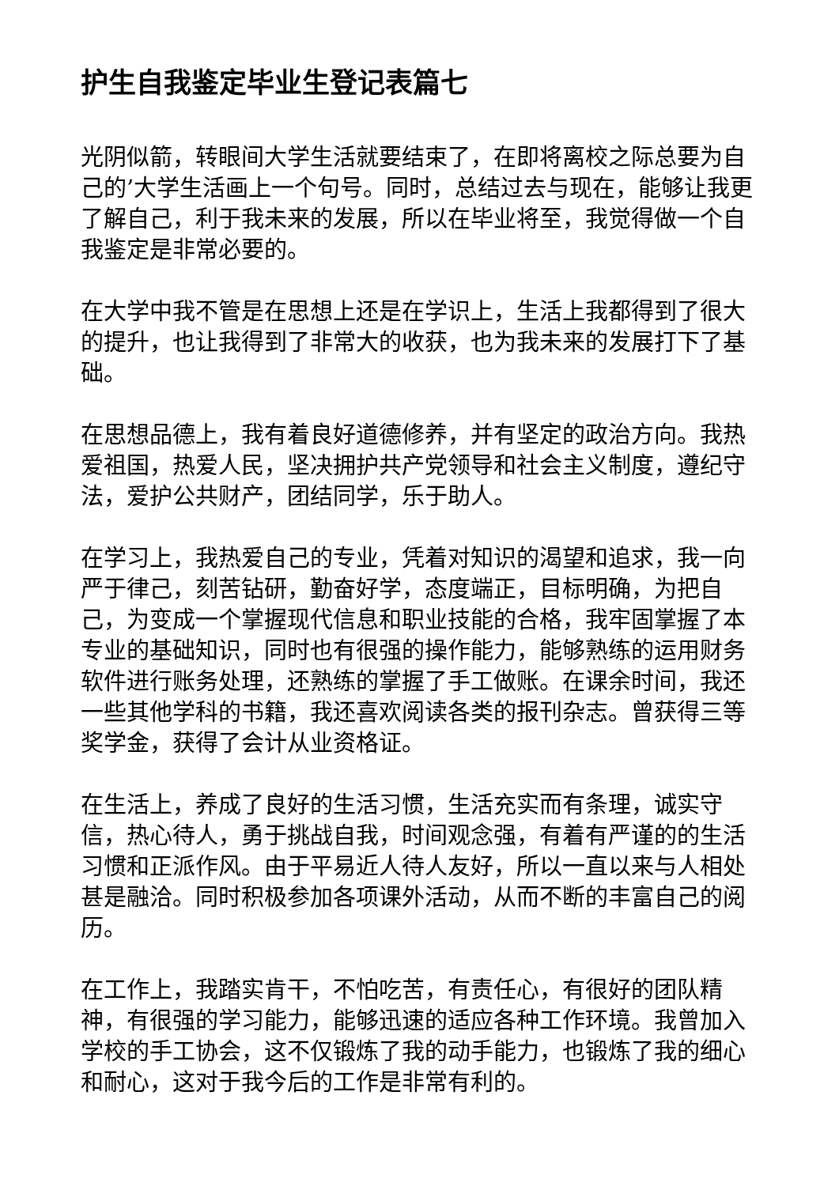护生自我鉴定毕业生登记表篇七
光阴似箭，转眼间大学生活就要结束了，在即将离校之际总要为自己的’大学生活画上一个句号。同时，总结过去与现在，能够让我更了解自己，利于我未来的发展，所以在毕业将至，我觉得做一个自我鉴定是非常必要的。
在大学中我不管是在思想上还是在学识上，生活上我都得到了很大的提升，也让我得到了非常大的收获，也为我未来的发展打下了基础。
在思想品德上，我有着良好道德修养，并有坚定的政治方向。我热爱祖国，热爱人民，坚决拥护共产党领导和社会主义制度，遵纪守法，爱护公共财产，团结同学，乐于助人。
在学习上，我热爱自己的专业，凭着对知识的渴望和追求，我一向严于律己，刻苦钻研，勤奋好学，态度端正，目标明确，为把自己，为变成一个掌握现代信息和职业技能的合格，我牢固掌握了本专业的基础知识，同时也有很强的操作能力，能够熟练的运用财务软件进行账务处理，还熟练的掌握了手工做账。在课余时间，我还一些其他学科的书籍，我还喜欢阅读各类的报刊杂志。曾获得三等奖学金，获得了会计从业资格证。
在生活上，养成了良好的生活习惯，生活充实而有条理，诚实守信，热心待人，勇于挑战自我，时间观念强，有着有严谨的的生活习惯和正派作风。由于平易近人待人友好，所以一直以来与人相处甚是融洽。同时积极参加各项课外活动，从而不断的丰富自己的阅历。
在工作上，我踏实肯干，不怕吃苦，有责任心，有很好的团队精神，有很强的学习能力，能够迅速的适应各种工作环境。我曾加入学校的手工协会，这不仅锻炼了我的动手能力，也锻炼了我的细心和耐心，这对于我今后的工作是非常有利的。